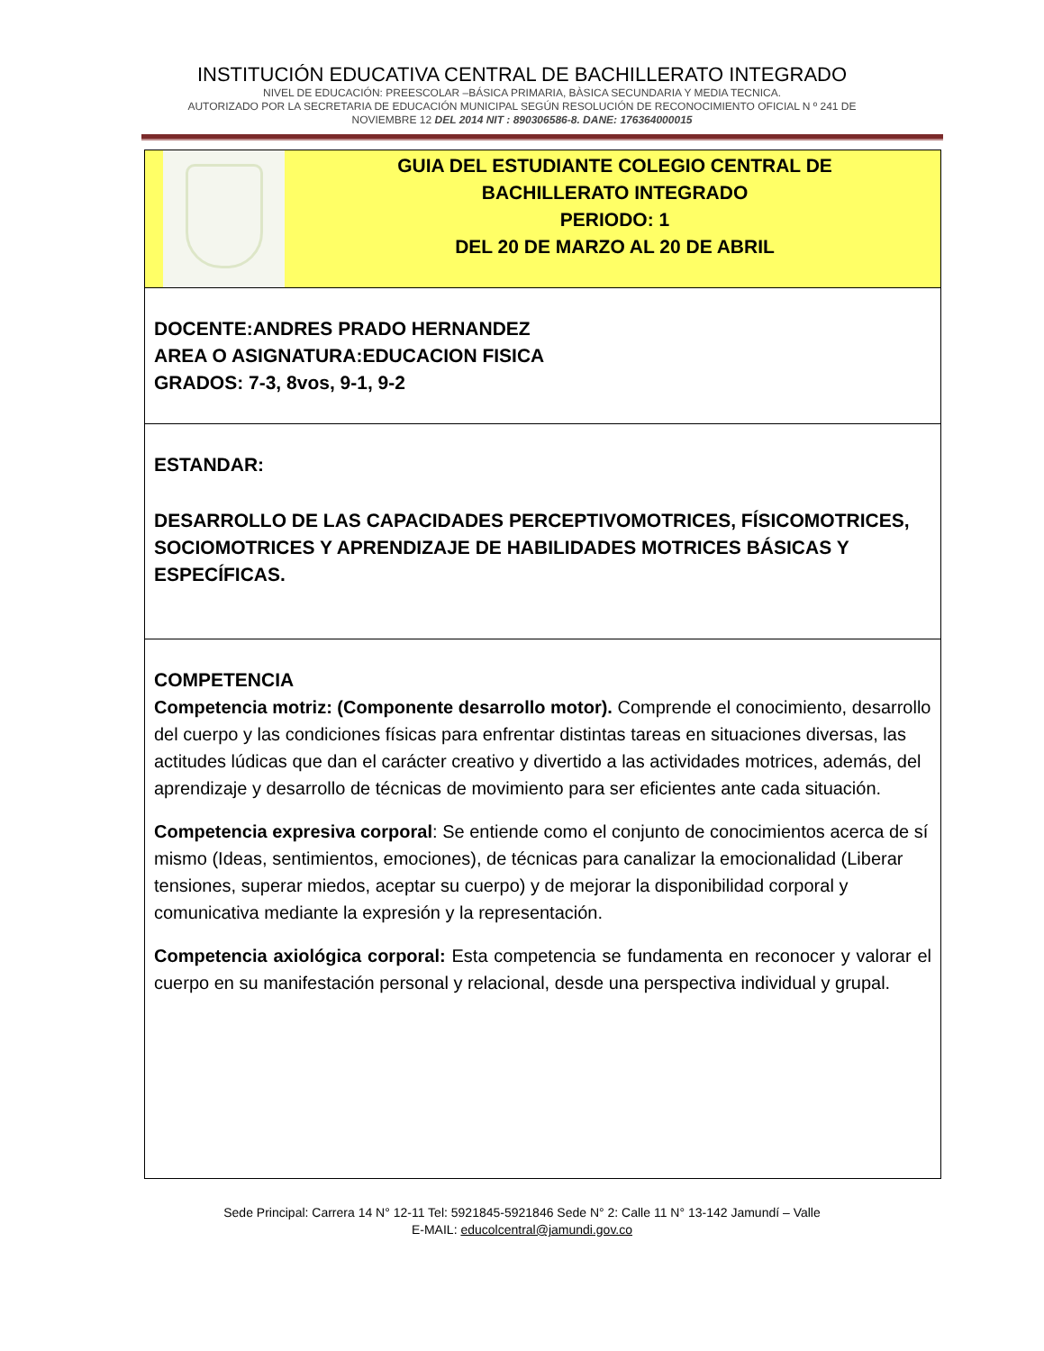INSTITUCIÓN EDUCATIVA CENTRAL DE BACHILLERATO INTEGRADO
NIVEL DE EDUCACIÓN: PREESCOLAR –BÁSICA PRIMARIA, BÀSICA SECUNDARIA Y MEDIA TECNICA.
AUTORIZADO POR LA SECRETARIA DE EDUCACIÓN MUNICIPAL SEGÚN RESOLUCIÓN DE RECONOCIMIENTO OFICIAL N º 241 DE
NOVIEMBRE 12 DEL 2014 NIT : 890306586-8. DANE: 176364000015
| GUIA DEL ESTUDIANTE COLEGIO CENTRAL DE BACHILLERATO INTEGRADO PERIODO: 1 DEL 20 DE MARZO AL 20 DE ABRIL |
| DOCENTE:ANDRES PRADO HERNANDEZ AREA O ASIGNATURA:EDUCACION FISICA GRADOS: 7-3, 8vos, 9-1, 9-2 |
| ESTANDAR: DESARROLLO DE LAS CAPACIDADES PERCEPTIVOMOTRICES, FÍSICOMOTRICES, SOCIOMOTRICES Y APRENDIZAJE DE HABILIDADES MOTRICES BÁSICAS Y ESPECÍFICAS. |
| COMPETENCIA Competencia motriz: (Componente desarrollo motor). Comprende el conocimiento, desarrollo del cuerpo y las condiciones físicas para enfrentar distintas tareas en situaciones diversas, las actitudes lúdicas que dan el carácter creativo y divertido a las actividades motrices, además, del aprendizaje y desarrollo de técnicas de movimiento para ser eficientes ante cada situación. Competencia expresiva corporal : Se entiende como el conjunto de conocimientos acerca de sí mismo (Ideas, sentimientos, emociones), de técnicas para canalizar la emocionalidad (Liberar tensiones, superar miedos, aceptar su cuerpo) y de mejorar la disponibilidad corporal y comunicativa mediante la expresión y la representación. Competencia axiológica corporal: Esta competencia se fundamenta en reconocer y valorar el cuerpo en su manifestación personal y relacional, desde una perspectiva individual y grupal. |
Sede Principal: Carrera 14 N° 12-11 Tel: 5921845-5921846 Sede N° 2: Calle 11 N° 13-142 Jamundí – Valle
E-MAIL: educolcentral@jamundi.gov.co